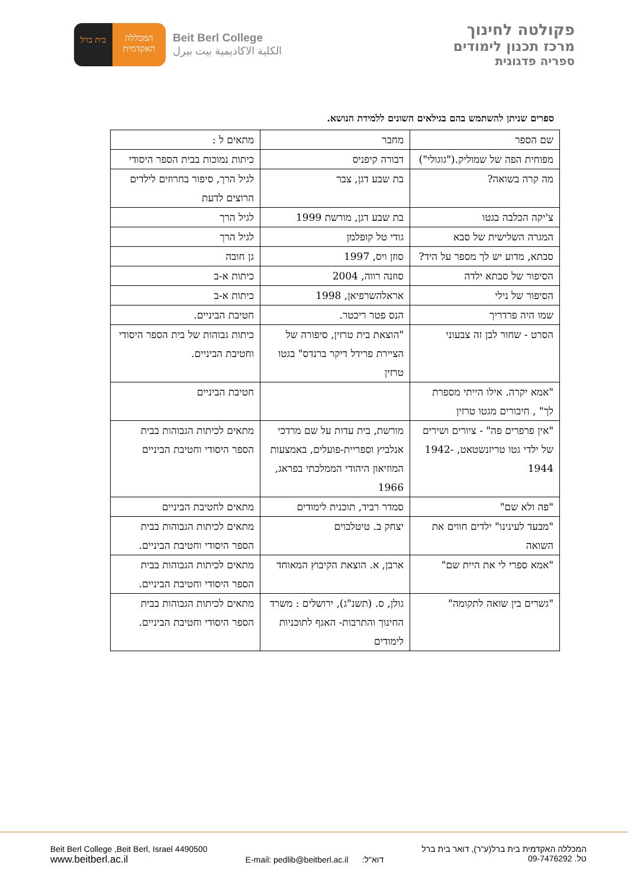פקולטה לחינוך
מרכז תכנון לימודים
ספריה פדגוגית
בית ברל
המכללה האקדמית
Beit Berl College
الكلية الاكاديمية بيت بيرل
ספרים שניתן להשתמש בהם בגילאים השונים ללמידת הנושא.
| שם הספר | מחבר | מתאים ל : |
| מפוחית הפה של שמוליק.("גוגולי") | דבורה קיפניס | כיתות נמוכות בבית הספר היסודי |
| מה קרה בשואה? | בת שבע דגן, צבר | לגיל הרך, סיפור בחרוזים לילדים הרוצים לדעת |
| צ'יקה הכלבה בגטו | בת שבע דגן, מורשת 1999 | לגיל הרך |
| המגרה השלישית של סבא | גודי טל קופלמן | לגיל הרך |
| סבתא, מדוע יש לך מספר על היד? | סוזן ויס, 1997 | גן חובה |
| הסיפור של סבתא ילדה | סוזנה רווה, 2004 | כיתות א-ב |
| הסיפור של נילי | אראלהשרפיאן, 1998 | כיתות א-ב |
| שמו היה פרדריך | הנס פטר ריכטר. | חטיבת הביניים. |
| הסרט - שחור לבן זה צבעוני | "הוצאת בית טרזין, סיפורה של הציירת פרידל דיקר ברנדס" בגטו טרזין | כיתות גבוהות של בית הספר היסודי וחטיבת הביניים. |
| "אמא יקרה. אילו הייתי מספרת לך" , חיבורים מגטו טרזין | | חטיבת הביניים |
| "אין פרפרים פה" - ציורים ושירים של ילדי גטו טריזנשטאט, 1942-1944 | מורשת, בית עדות על שם מרדכי אנלביץ וספריית-פועלים, באמצעות המוזיאון היהודי הממלכתי בפראג, 1966 | מתאים לכיתות הגבוהות בבית הספר היסודי וחטיבת הביניים |
| "פה ולא שם" | סמדר רביד, תוכנית לימודים | מתאים לחטיבת הביניים |
| "מבעד לעינינו" ילדים חווים את השואה | יצחק ב. טיטלבוים | מתאים לכיתות הגבוהות בבית הספר היסודי וחטיבת הביניים. |
| "אמא ספרי לי את היית שם" | ארבן, א. הוצאת הקיבוץ המאוחד | מתאים לכיתות הגבוהות בבית הספר היסודי וחטיבת הביניים. |
| "גשרים בין שואה לתקומה" | גולן, ס. (תשנ"ג), ירושלים : משרד החינוך והתרבות- האגף לתוכניות לימודים | מתאים לכיתות הגבוהות בבית הספר היסודי וחטיבת הביניים. |
Beit Berl College ,Beit Berl, Israel 4490500
www.beitberl.ac.il
E-mail: pedlib@beitberl.ac.il דוא"ל:
המכללה האקדמית בית ברל(ע"ר), דואר בית ברל
טל. 09-7476292